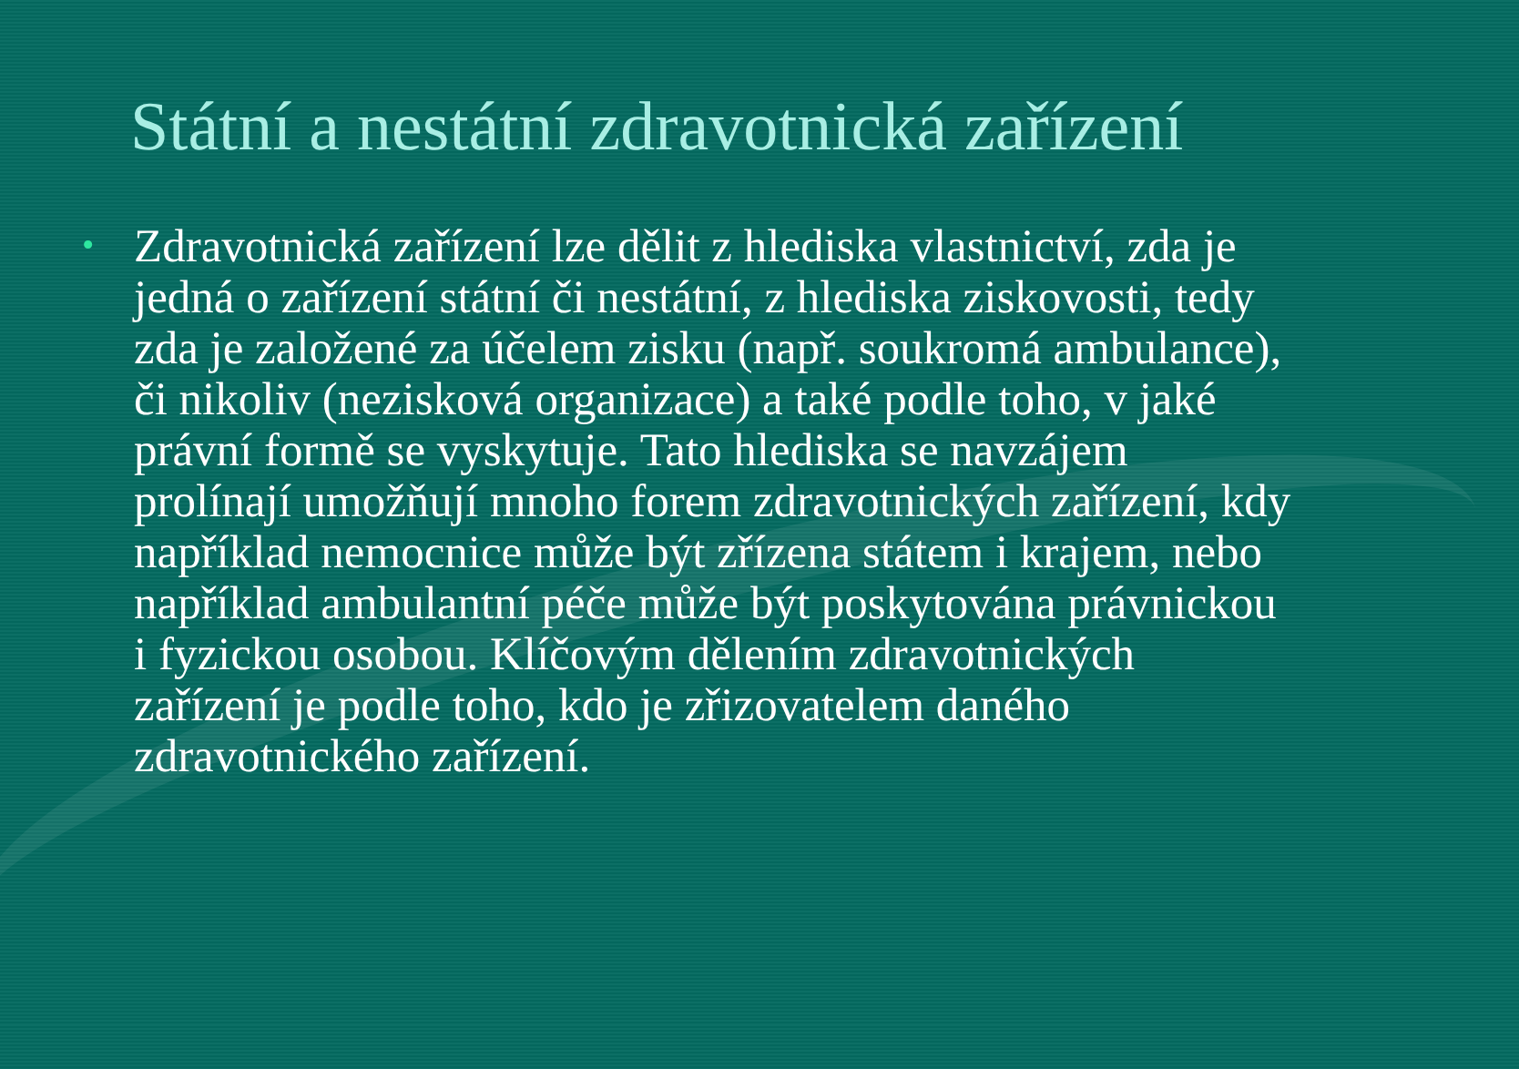Státní a nestátní zdravotnická zařízení
• Zdravotnická zařízení lze dělit z hlediska vlastnictví, zda je jedná o zařízení státní či nestátní, z hlediska ziskovosti, tedy zda je založené za účelem zisku (např. soukromá ambulance), či nikoliv (nezisková organizace) a také podle toho, v jaké právní formě se vyskytuje. Tato hlediska se navzájem prolínají umožňují mnoho forem zdravotnických zařízení, kdy například nemocnice může být zřízena státem i krajem, nebo například ambulantní péče může být poskytována právnickou i fyzickou osobou. Klíčovým dělením zdravotnických zařízení je podle toho, kdo je zřizovatelem daného zdravotnického zařízení.